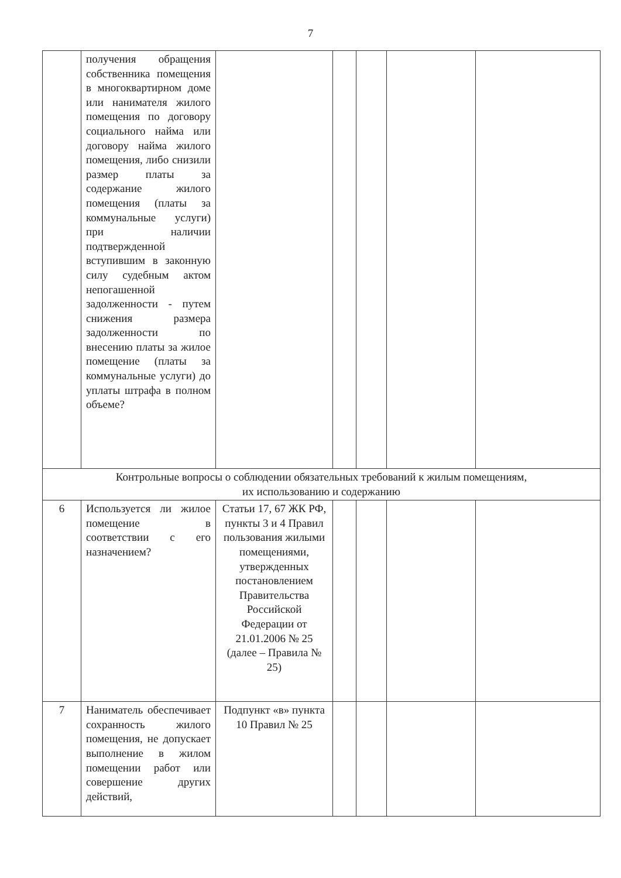7
| | получения обращения собственника помещения в многоквартирном доме или нанимателя жилого помещения по договору социального найма или договору найма жилого помещения, либо снизили размер платы за содержание жилого помещения (платы за коммунальные услуги) при наличии подтвержденной вступившим в законную силу судебным актом непогашенной задолженности - путем снижения размера задолженности по внесению платы за жилое помещение (платы за коммунальные услуги) до уплаты штрафа в полном объеме? | | | | | |
| Контрольные вопросы о соблюдении обязательных требований к жилым помещениям, их использованию и содержанию | | | | | | |
| 6 | Используется ли жилое помещение в соответствии с его назначением? | Статьи 17, 67 ЖК РФ, пункты 3 и 4 Правил пользования жилыми помещениями, утвержденных постановлением Правительства Российской Федерации от 21.01.2006 № 25 (далее – Правила № 25) | | | | |
| 7 | Наниматель обеспечивает сохранность жилого помещения, не допускает выполнение в жилом помещении работ или совершение других действий, | Подпункт «в» пункта 10 Правил № 25 | | | | |